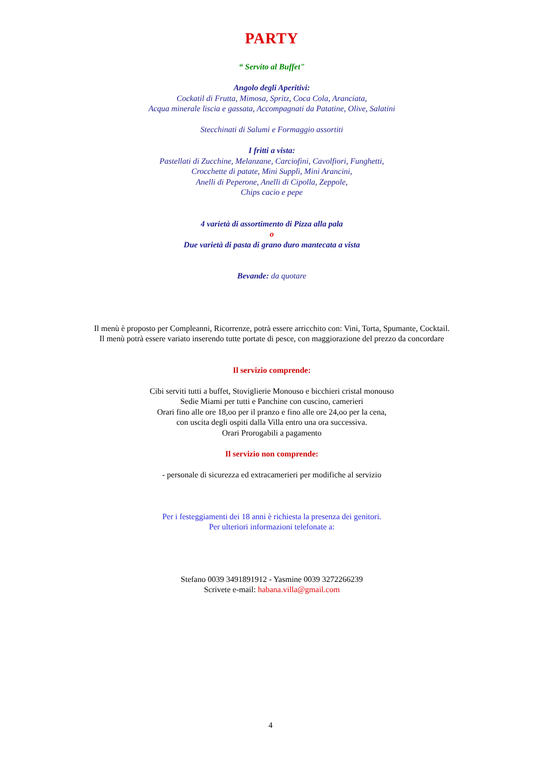PARTY
“ Servito al Buffet"
Angolo degli Aperitivi:
Cockatil di Frutta, Mimosa, Spritz, Coca Cola, Aranciata,
Acqua minerale liscia e gassata, Accompagnati da Patatine, Olive, Salatini
Stecchinati di Salumi e Formaggio assortiti
I fritti a vista:
Pastellati di Zucchine, Melanzane, Carciofini, Cavolfiori, Funghetti,
Crocchette di patate, Mini Supplì, Mini Arancini,
Anelli di Peperone, Anelli di Cipolla, Zeppole,
Chips cacio e pepe
4 varietà di assortimento di Pizza alla pala
o
Due varietà di pasta di grano duro mantecata a vista
Bevande: da quotare
Il menù è proposto per Compleanni, Ricorrenze, potrà essere arricchito con: Vini, Torta, Spumante, Cocktail.
Il menù potrà essere variato inserendo tutte portate di pesce, con maggiorazione del prezzo da concordare
Il servizio comprende:
Cibi serviti tutti a buffet, Stoviglierie Monouso e bicchieri cristal monouso
Sedie Miami per tutti e Panchine con cuscino, camerieri
Orari fino alle ore 18,oo per il pranzo e fino alle ore 24,oo per la cena,
con uscita degli ospiti dalla Villa entro una ora successiva.
Orari Prorogabili a pagamento
Il servizio non comprende:
- personale di sicurezza ed extracamerieri per modifiche al servizio
Per i festeggiamenti dei 18 anni è richiesta la presenza dei genitori.
Per ulteriori informazioni telefonate a:
Stefano 0039 3491891912 - Yasmine 0039 3272266239
Scrivete e-mail: habana.villa@gmail.com
4